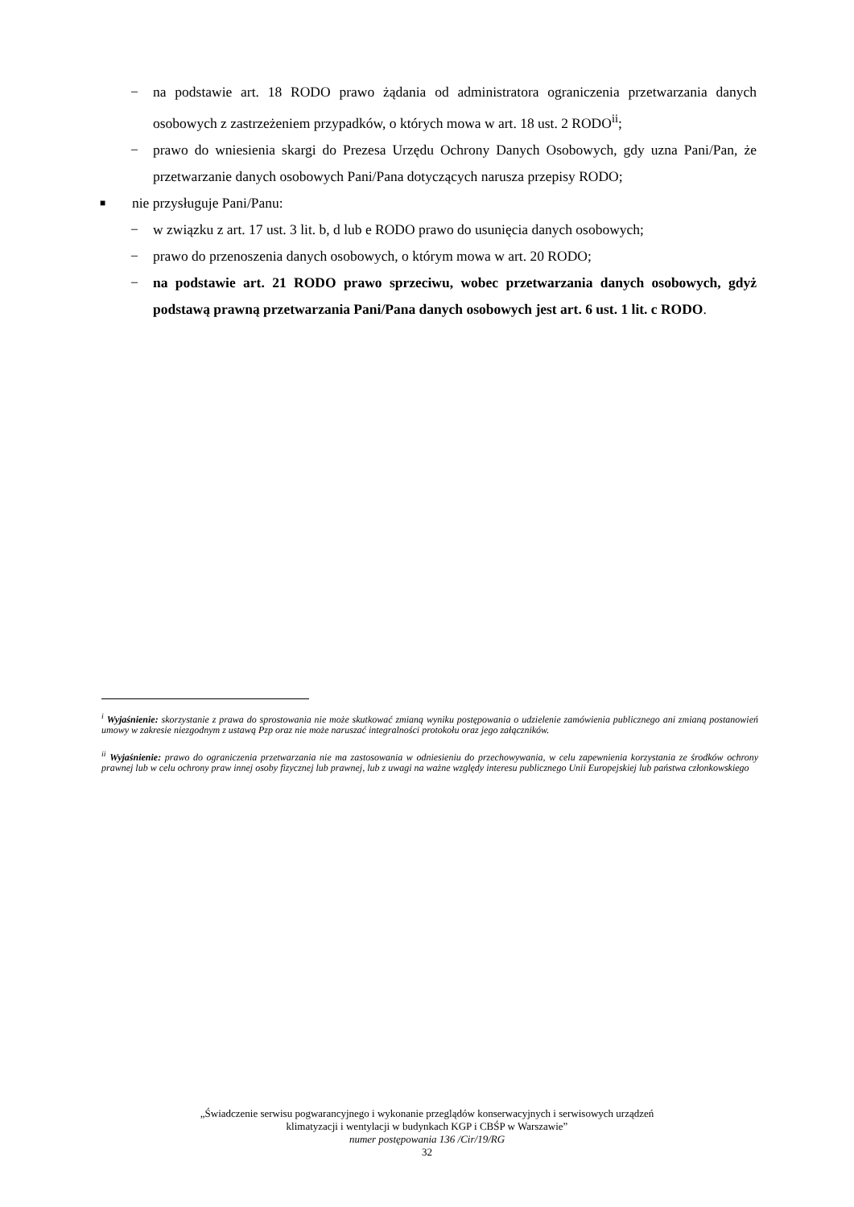− na podstawie art. 18 RODO prawo żądania od administratora ograniczenia przetwarzania danych osobowych z zastrzeżeniem przypadków, o których mowa w art. 18 ust. 2 RODO<sup>ii</sup>;
− prawo do wniesienia skargi do Prezesa Urzędu Ochrony Danych Osobowych, gdy uzna Pani/Pan, że przetwarzanie danych osobowych Pani/Pana dotyczących narusza przepisy RODO;
■ nie przysługuje Pani/Panu:
− w związku z art. 17 ust. 3 lit. b, d lub e RODO prawo do usunięcia danych osobowych;
− prawo do przenoszenia danych osobowych, o którym mowa w art. 20 RODO;
− na podstawie art. 21 RODO prawo sprzeciwu, wobec przetwarzania danych osobowych, gdyż podstawą prawną przetwarzania Pani/Pana danych osobowych jest art. 6 ust. 1 lit. c RODO.
<sup>i</sup> Wyjaśnienie: skorzystanie z prawa do sprostowania nie może skutkować zmianą wyniku postępowania o udzielenie zamówienia publicznego ani zmianą postanowień umowy w zakresie niezgodnym z ustawą Pzp oraz nie może naruszać integralności protokołu oraz jego załączników.
<sup>ii</sup> Wyjaśnienie: prawo do ograniczenia przetwarzania nie ma zastosowania w odniesieniu do przechowywania, w celu zapewnienia korzystania ze środków ochrony prawnej lub w celu ochrony praw innej osoby fizycznej lub prawnej, lub z uwagi na ważne względy interesu publicznego Unii Europejskiej lub państwa członkowskiego
„Świadczenie serwisu pogwarancyjnego i wykonanie przeglądów konserwacyjnych i serwisowych urządzeń
klimatyzacji i wentylacji w budynkach KGP i CBŚP w Warszawie”
numer postępowania 136 /Cir/19/RG
32